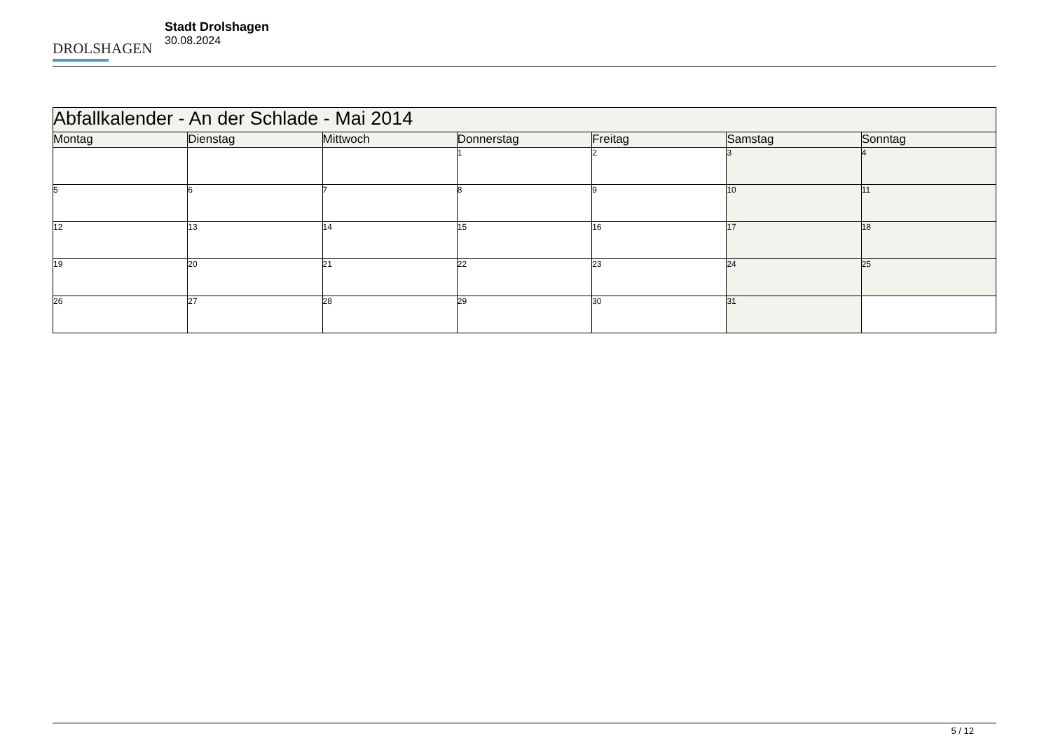DROLSHAGEN
Stadt Drolshagen
30.08.2024
| Abfallkalender - An der Schlade - Mai 2014 | | | | | | |
| Montag | Dienstag | Mittwoch | Donnerstag | Freitag | Samstag | Sonntag |
| | | | 1 | 2 | 3 | 4 |
| 5 | 6 | 7 | 8 | 9 | 10 | 11 |
| 12 | 13 | 14 | 15 | 16 | 17 | 18 |
| 19 | 20 | 21 | 22 | 23 | 24 | 25 |
| 26 | 27 | 28 | 29 | 30 | 31 | |
5 / 12